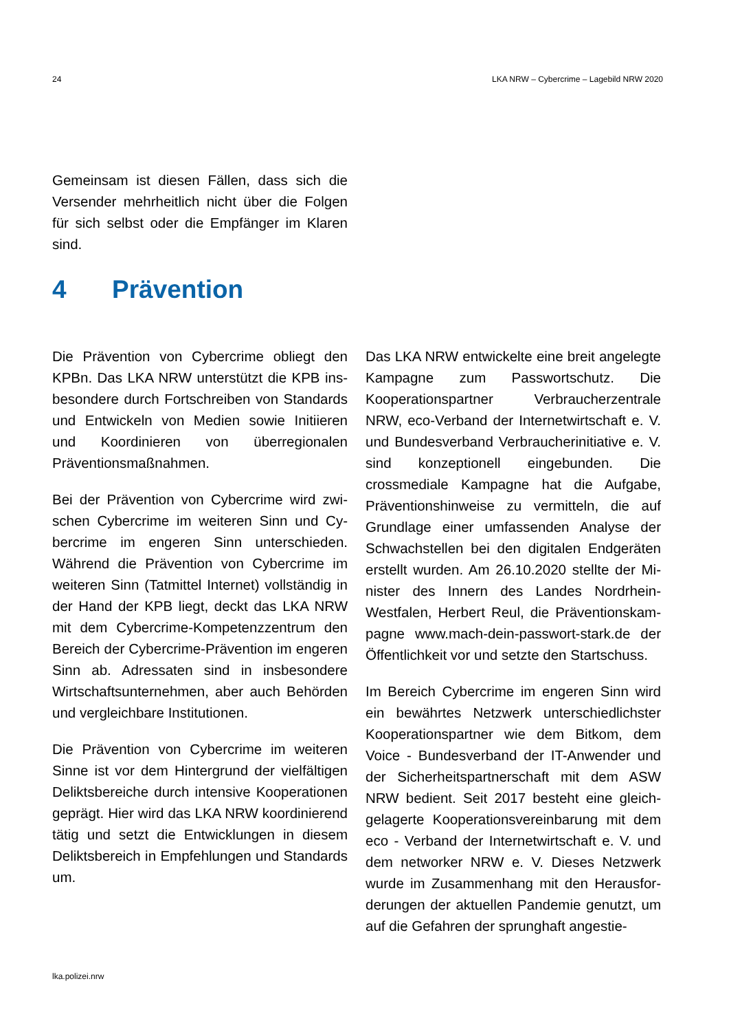24 LKA NRW – Cybercrime – Lagebild NRW 2020
Gemeinsam ist diesen Fällen, dass sich die Versender mehrheitlich nicht über die Folgen für sich selbst oder die Empfänger im Klaren sind.
4 Prävention
Die Prävention von Cybercrime obliegt den KPBn. Das LKA NRW unterstützt die KPB ins­besondere durch Fortschreiben von Stan­dards und Entwickeln von Medien sowie Initi­ieren und Koordinieren von überregionalen Präventionsmaßnahmen.
Bei der Prävention von Cybercrime wird zwi­schen Cybercrime im weiteren Sinn und Cy­bercrime im engeren Sinn unterschieden. Während die Prävention von Cybercrime im weiteren Sinn (Tatmittel Internet) vollständig in der Hand der KPB liegt, deckt das LKA NRW mit dem Cybercrime-Kompetenzzent­rum den Bereich der Cybercrime-Prävention im engeren Sinn ab. Adressaten sind in ins­besondere Wirtschaftsunternehmen, aber auch Behörden und vergleichbare Institutio­nen.
Die Prävention von Cybercrime im weiteren Sinne ist vor dem Hintergrund der vielfältigen Deliktsbereiche durch intensive Kooperatio­nen geprägt. Hier wird das LKA NRW koordi­nierend tätig und setzt die Entwicklungen in diesem Deliktsbereich in Empfehlungen und Standards um.
Das LKA NRW entwickelte eine breit ange­legte Kampagne zum Passwortschutz. Die Kooperationspartner Verbraucherzentrale NRW, eco-Verband der Internetwirtschaft e. V. und Bundesverband Verbraucherinitiative e. V. sind konzeptionell eingebunden. Die crossmediale Kampagne hat die Aufgabe, Präventionshinweise zu vermitteln, die auf Grundlage einer umfassenden Analyse der Schwachstellen bei den digitalen Endgeräten erstellt wurden. Am 26.10.2020 stellte der Mi­nister des Innern des Landes Nordrhein-Westfalen, Herbert Reul, die Präventionskam­pagne www.mach-dein-passwort-stark.de der Öffentlichkeit vor und setzte den Startschuss.
Im Bereich Cybercrime im engeren Sinn wird ein bewährtes Netzwerk unterschiedlichster Kooperationspartner wie dem Bitkom, dem Voice - Bundesverband der IT-Anwender und der Sicherheitspartnerschaft mit dem ASW NRW bedient. Seit 2017 besteht eine gleich­gelagerte Kooperationsvereinbarung mit dem eco - Verband der Internetwirtschaft e. V. und dem networker NRW e. V. Dieses Netzwerk wurde im Zusammenhang mit den Herausfor­derungen der aktuellen Pandemie genutzt, um auf die Gefahren der sprunghaft angestie-
lka.polizei.nrw